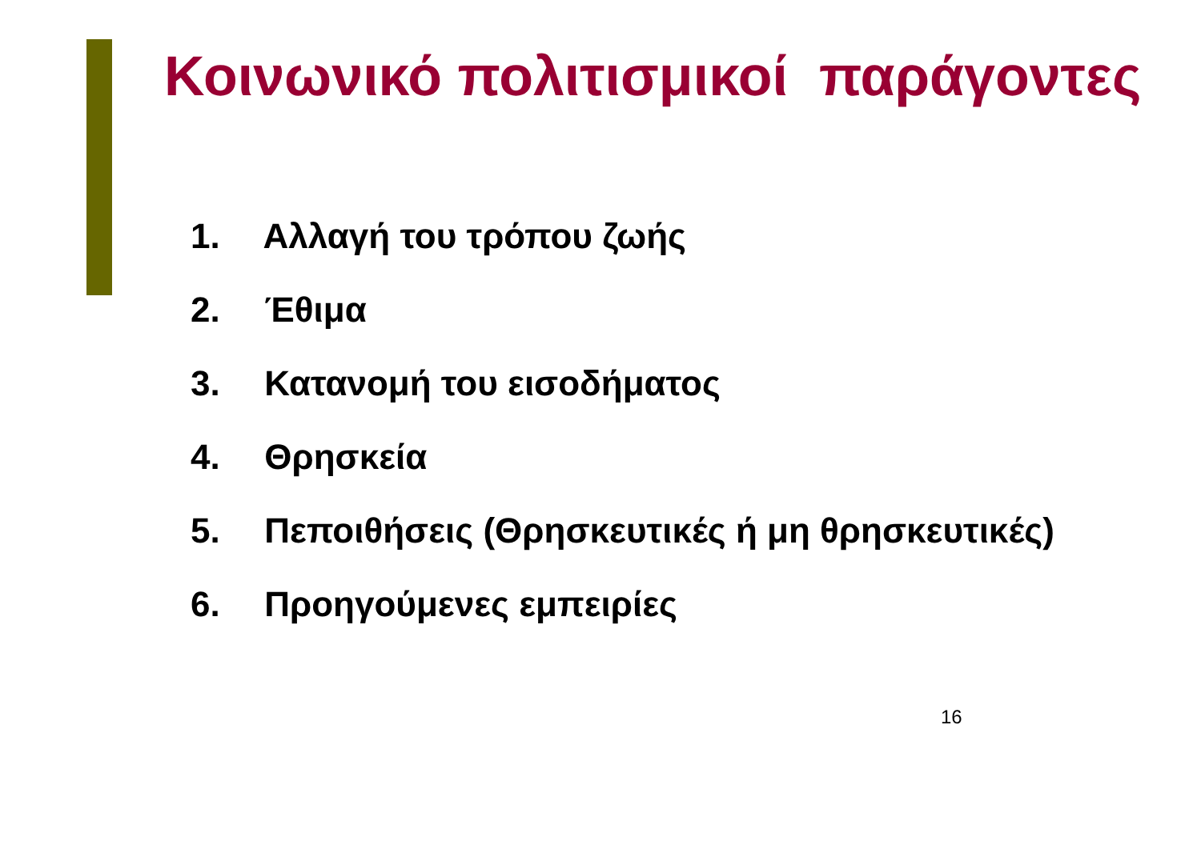Κοινωνικό πολιτισμικοί παράγοντες
1. Αλλαγή του τρόπου ζωής
2. Έθιμα
3. Κατανομή του εισοδήματος
4. Θρησκεία
5. Πεποιθήσεις (Θρησκευτικές ή μη θρησκευτικές)
6. Προηγούμενες εμπειρίες
16